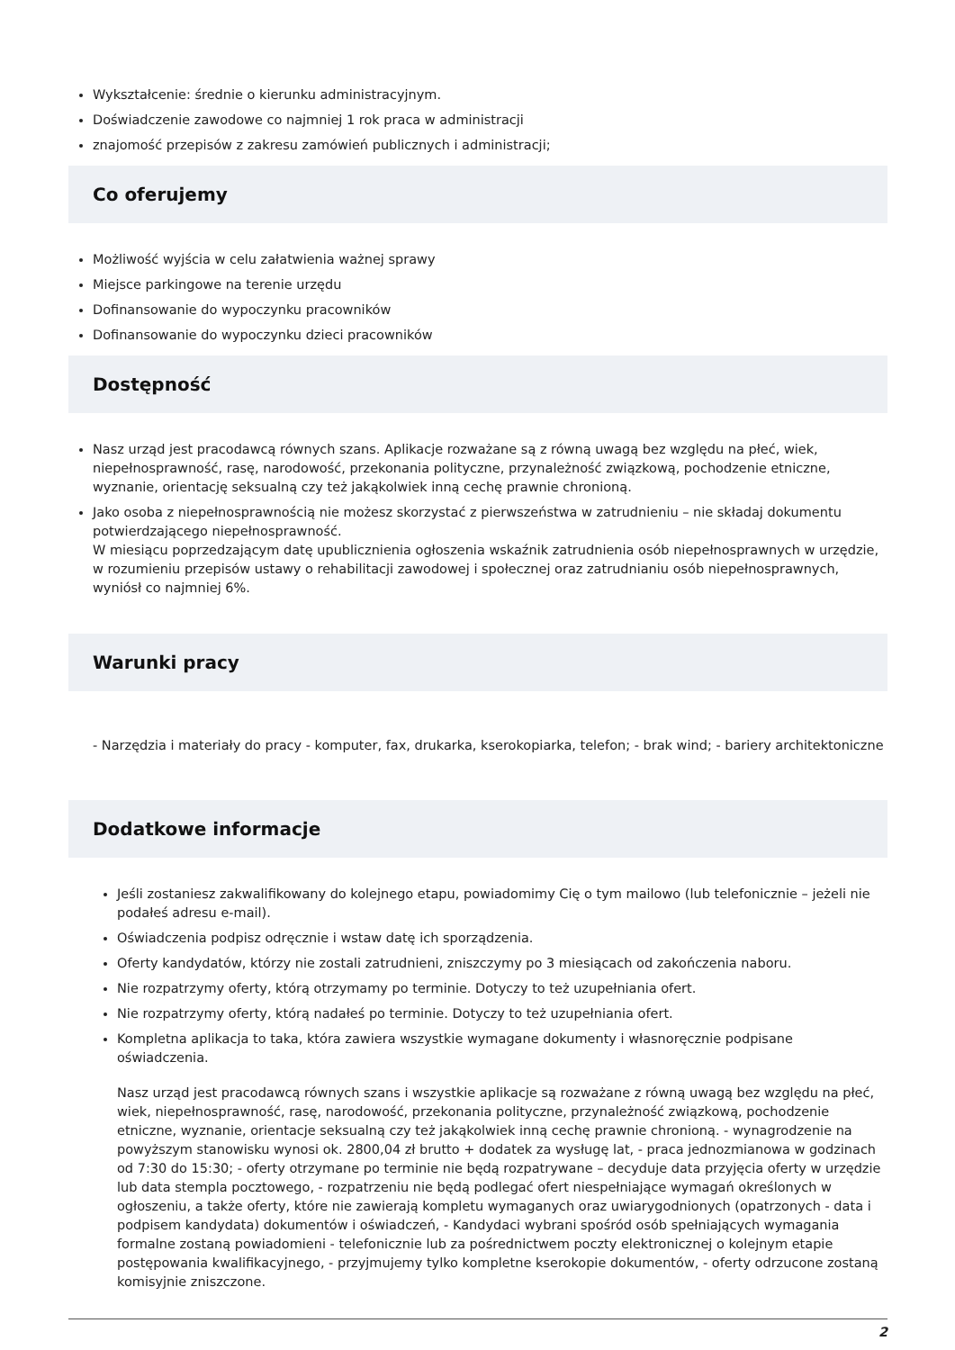Wykształcenie: średnie o kierunku administracyjnym.
Doświadczenie zawodowe co najmniej 1 rok praca w administracji
znajomość przepisów z zakresu zamówień publicznych i administracji;
Co oferujemy
Możliwość wyjścia w celu załatwienia ważnej sprawy
Miejsce parkingowe na terenie urzędu
Dofinansowanie do wypoczynku pracowników
Dofinansowanie do wypoczynku dzieci pracowników
Dostępność
Nasz urząd jest pracodawcą równych szans. Aplikacje rozważane są z równą uwagą bez względu na płeć, wiek, niepełnosprawność, rasę, narodowość, przekonania polityczne, przynależność związkową, pochodzenie etniczne, wyznanie, orientację seksualną czy też jakąkolwiek inną cechę prawnie chronioną.
Jako osoba z niepełnosprawnością nie możesz skorzystać z pierwszeństwa w zatrudnieniu – nie składaj dokumentu potwierdzającego niepełnosprawność.
W miesiącu poprzedzającym datę upublicznienia ogłoszenia wskaźnik zatrudnienia osób niepełnosprawnych w urzędzie, w rozumieniu przepisów ustawy o rehabilitacji zawodowej i społecznej oraz zatrudnianiu osób niepełnosprawnych, wyniósł co najmniej 6%.
Warunki pracy
- Narzędzia i materiały do pracy - komputer, fax, drukarka, kserokopiarka, telefon; - brak wind; - bariery architektoniczne
Dodatkowe informacje
Jeśli zostaniesz zakwalifikowany do kolejnego etapu, powiadomimy Cię o tym mailowo (lub telefonicznie – jeżeli nie podałeś adresu e-mail).
Oświadczenia podpisz odręcznie i wstaw datę ich sporządzenia.
Oferty kandydatów, którzy nie zostali zatrudnieni, zniszczymy po 3 miesiącach od zakończenia naboru.
Nie rozpatrzymy oferty, którą otrzymamy po terminie. Dotyczy to też uzupełniania ofert.
Nie rozpatrzymy oferty, którą nadałeś po terminie. Dotyczy to też uzupełniania ofert.
Kompletna aplikacja to taka, która zawiera wszystkie wymagane dokumenty i własnoręcznie podpisane oświadczenia.
Nasz urząd jest pracodawcą równych szans i wszystkie aplikacje są rozważane z równą uwagą bez względu na płeć, wiek, niepełnosprawność, rasę, narodowość, przekonania polityczne, przynależność związkową, pochodzenie etniczne, wyznanie, orientacje seksualną czy też jakąkolwiek inną cechę prawnie chronioną. - wynagrodzenie na powyższym stanowisku wynosi ok. 2800,04 zł brutto + dodatek za wysługę lat, - praca jednozmianowa w godzinach od 7:30 do 15:30; - oferty otrzymane po terminie nie będą rozpatrywane – decyduje data przyjęcia oferty w urzędzie lub data stempla pocztowego, - rozpatrzeniu nie będą podlegać ofert niespełniające wymagań określonych w ogłoszeniu, a także oferty, które nie zawierają kompletu wymaganych oraz uwiarygodnionych (opatrzonych - data i podpisem kandydata) dokumentów i oświadczeń, - Kandydaci wybrani spośród osób spełniających wymagania formalne zostaną powiadomieni - telefonicznie lub za pośrednictwem poczty elektronicznej o kolejnym etapie postępowania kwalifikacyjnego, - przyjmujemy tylko kompletne kserokopie dokumentów, - oferty odrzucone zostaną komisyjnie zniszczone.
2